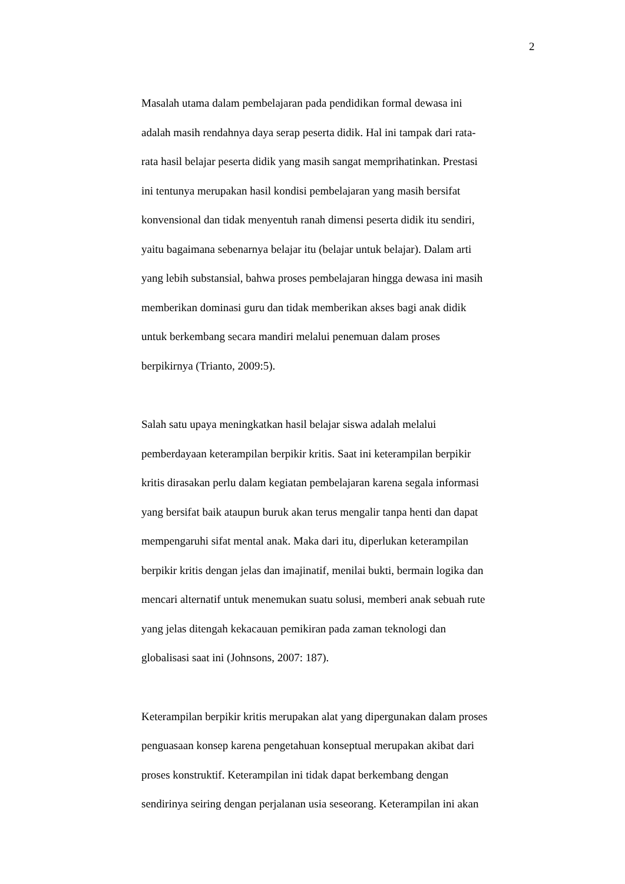2
Masalah utama dalam pembelajaran pada pendidikan formal dewasa ini
adalah masih rendahnya daya serap peserta didik. Hal ini tampak dari rata-
rata hasil belajar peserta didik yang masih sangat memprihatinkan. Prestasi
ini tentunya merupakan hasil kondisi pembelajaran yang masih bersifat
konvensional dan tidak menyentuh ranah dimensi peserta didik itu sendiri,
yaitu bagaimana sebenarnya belajar itu (belajar untuk belajar). Dalam arti
yang lebih substansial, bahwa proses pembelajaran hingga dewasa ini masih
memberikan dominasi guru dan tidak memberikan akses bagi anak didik
untuk berkembang secara mandiri melalui penemuan dalam proses
berpikirnya (Trianto, 2009:5).
Salah satu upaya meningkatkan hasil belajar siswa adalah melalui
pemberdayaan keterampilan berpikir kritis. Saat ini keterampilan berpikir
kritis dirasakan perlu dalam kegiatan pembelajaran karena segala informasi
yang bersifat baik ataupun buruk akan terus mengalir tanpa henti dan dapat
mempengaruhi sifat mental anak. Maka dari itu, diperlukan keterampilan
berpikir kritis dengan jelas dan imajinatif, menilai bukti, bermain logika dan
mencari alternatif untuk menemukan suatu solusi, memberi anak sebuah rute
yang jelas ditengah kekacauan pemikiran pada zaman teknologi dan
globalisasi saat ini (Johnsons, 2007: 187).
Keterampilan berpikir kritis merupakan alat yang dipergunakan dalam proses
penguasaan konsep karena pengetahuan konseptual merupakan akibat dari
proses konstruktif. Keterampilan ini tidak dapat berkembang dengan
sendirinya seiring dengan perjalanan usia seseorang. Keterampilan ini akan